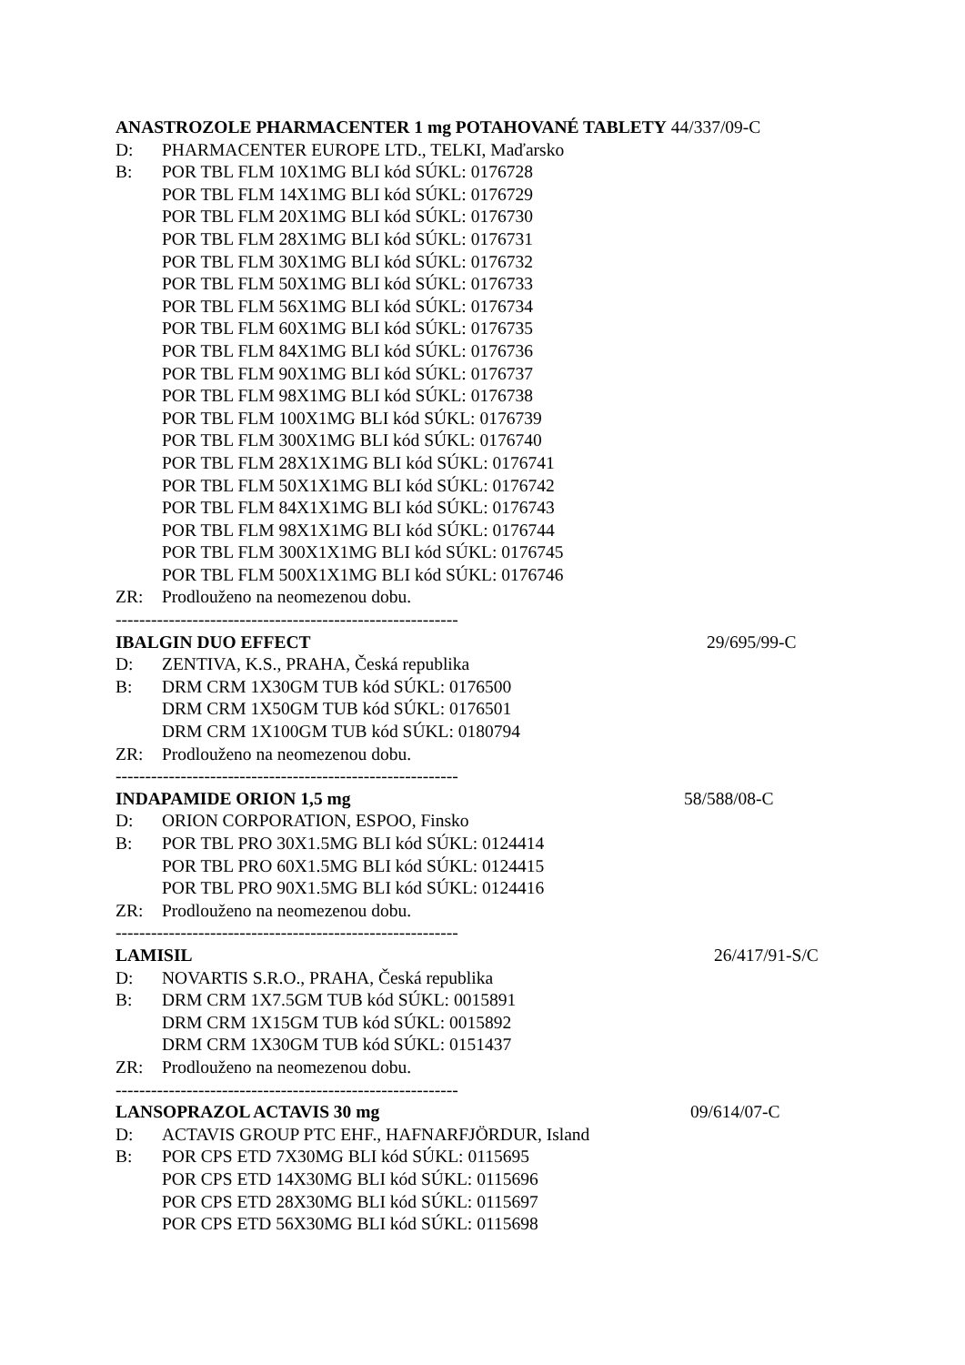ANASTROZOLE PHARMACENTER 1 mg POTAHOVANÉ TABLETY 44/337/09-C
D: PHARMACENTER EUROPE LTD., TELKI, Maďarsko
B: POR TBL FLM 10X1MG BLI kód SÚKL: 0176728
POR TBL FLM 14X1MG BLI kód SÚKL: 0176729
POR TBL FLM 20X1MG BLI kód SÚKL: 0176730
POR TBL FLM 28X1MG BLI kód SÚKL: 0176731
POR TBL FLM 30X1MG BLI kód SÚKL: 0176732
POR TBL FLM 50X1MG BLI kód SÚKL: 0176733
POR TBL FLM 56X1MG BLI kód SÚKL: 0176734
POR TBL FLM 60X1MG BLI kód SÚKL: 0176735
POR TBL FLM 84X1MG BLI kód SÚKL: 0176736
POR TBL FLM 90X1MG BLI kód SÚKL: 0176737
POR TBL FLM 98X1MG BLI kód SÚKL: 0176738
POR TBL FLM 100X1MG BLI kód SÚKL: 0176739
POR TBL FLM 300X1MG BLI kód SÚKL: 0176740
POR TBL FLM 28X1X1MG BLI kód SÚKL: 0176741
POR TBL FLM 50X1X1MG BLI kód SÚKL: 0176742
POR TBL FLM 84X1X1MG BLI kód SÚKL: 0176743
POR TBL FLM 98X1X1MG BLI kód SÚKL: 0176744
POR TBL FLM 300X1X1MG BLI kód SÚKL: 0176745
POR TBL FLM 500X1X1MG BLI kód SÚKL: 0176746
ZR: Prodlouženo na neomezenou dobu.
----------------------------------------------------------
IBALGIN DUO EFFECT 29/695/99-C
D: ZENTIVA, K.S., PRAHA, Česká republika
B: DRM CRM 1X30GM TUB kód SÚKL: 0176500
DRM CRM 1X50GM TUB kód SÚKL: 0176501
DRM CRM 1X100GM TUB kód SÚKL: 0180794
ZR: Prodlouženo na neomezenou dobu.
----------------------------------------------------------
INDAPAMIDE ORION 1,5 mg 58/588/08-C
D: ORION CORPORATION, ESPOO, Finsko
B: POR TBL PRO 30X1.5MG BLI kód SÚKL: 0124414
POR TBL PRO 60X1.5MG BLI kód SÚKL: 0124415
POR TBL PRO 90X1.5MG BLI kód SÚKL: 0124416
ZR: Prodlouženo na neomezenou dobu.
----------------------------------------------------------
LAMISIL 26/417/91-S/C
D: NOVARTIS S.R.O., PRAHA, Česká republika
B: DRM CRM 1X7.5GM TUB kód SÚKL: 0015891
DRM CRM 1X15GM TUB kód SÚKL: 0015892
DRM CRM 1X30GM TUB kód SÚKL: 0151437
ZR: Prodlouženo na neomezenou dobu.
----------------------------------------------------------
LANSOPRAZOL ACTAVIS 30 mg 09/614/07-C
D: ACTAVIS GROUP PTC EHF., HAFNARFJÖRDUR, Island
B: POR CPS ETD 7X30MG BLI kód SÚKL: 0115695
POR CPS ETD 14X30MG BLI kód SÚKL: 0115696
POR CPS ETD 28X30MG BLI kód SÚKL: 0115697
POR CPS ETD 56X30MG BLI kód SÚKL: 0115698